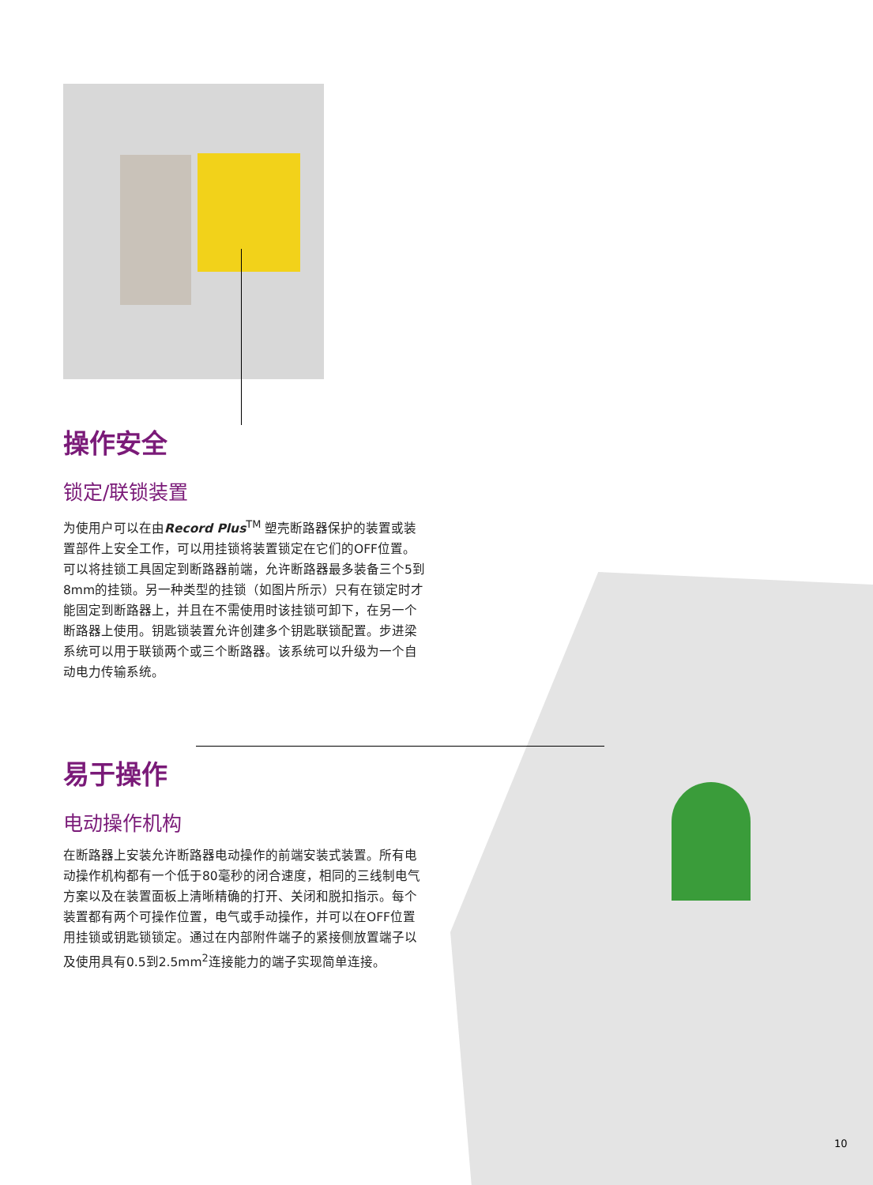操作安全
锁定/联锁装置
为使用户可以在由Record Plus<sup>TM</sup> 塑壳断路器保护的装置或装置部件上安全工作，可以用挂锁将装置锁定在它们的OFF位置。可以将挂锁工具固定到断路器前端，允许断路器最多装备三个5到8mm的挂锁。另一种类型的挂锁（如图片所示）只有在锁定时才能固定到断路器上，并且在不需使用时该挂锁可卸下，在另一个断路器上使用。钥匙锁装置允许创建多个钥匙联锁配置。步进梁系统可以用于联锁两个或三个断路器。该系统可以升级为一个自动电力传输系统。
易于操作
电动操作机构
在断路器上安装允许断路器电动操作的前端安装式装置。所有电动操作机构都有一个低于80毫秒的闭合速度，相同的三线制电气方案以及在装置面板上清晰精确的打开、关闭和脱扣指示。每个装置都有两个可操作位置，电气或手动操作，并可以在OFF位置用挂锁或钥匙锁锁定。通过在内部附件端子的紧接侧放置端子以及使用具有0.5到2.5mm<sup>2</sup>连接能力的端子实现简单连接。
10